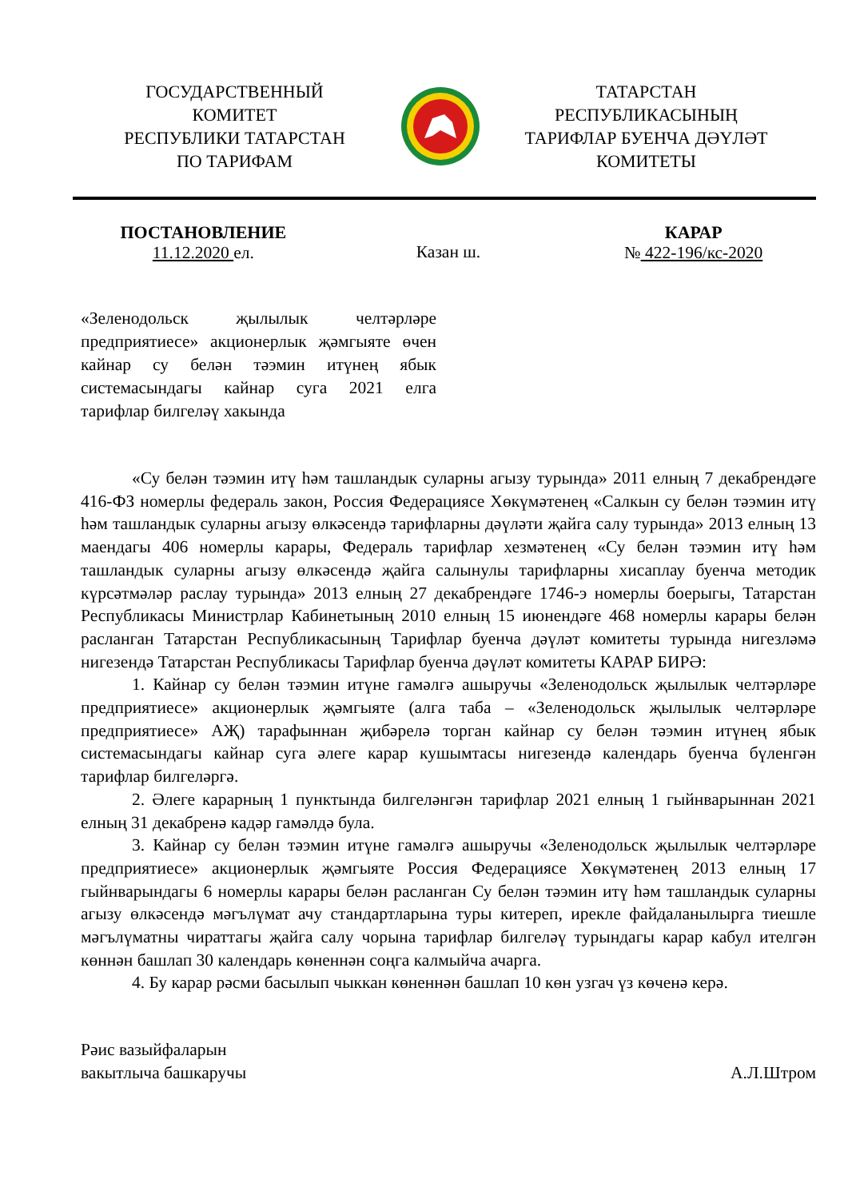ГОСУДАРСТВЕННЫЙ
КОМИТЕТ
РЕСПУБЛИКИ ТАТАРСТАН
ПО ТАРИФАМ
ТАТАРСТАН
РЕСПУБЛИКАСЫНЫҢ
ТАРИФЛАР БУЕНЧА ДӘҮЛӘТ
КОМИТЕТЫ
ПОСТАНОВЛЕНИЕ
11.12.2020 ел.
Казан ш. КАРАР
№ 422-196/кс-2020
«Зеленодольск җылылык челтәрләре предприятиесе» акционерлык җәмгыяте өчен кайнар су белән тәэмин итүнең ябык системасындагы кайнар суга 2021 елга тарифлар билгеләү хакында
«Су белән тәэмин итү һәм ташландык суларны агызу турында» 2011 елның 7 декабрендәге 416-ФЗ номерлы федераль закон, Россия Федерациясе Хөкүмәтенең «Салкын су белән тәэмин итү һәм ташландык суларны агызу өлкәсендә тарифларны дәүләти җайга салу турында» 2013 елның 13 маендагы 406 номерлы карары, Федераль тарифлар хезмәтенең «Су белән тәэмин итү һәм ташландык суларны агызу өлкәсендә җайга салынулы тарифларны хисаплау буенча методик күрсәтмәләр раслау турында» 2013 елның 27 декабрендәге 1746-э номерлы боерыгы, Татарстан Республикасы Министрлар Кабинетының 2010 елның 15 июнендәге 468 номерлы карары белән расланган Татарстан Республикасының Тарифлар буенча дәүләт комитеты турында нигезләмә нигезендә Татарстан Республикасы Тарифлар буенча дәүләт комитеты КАРАР БИРӘ:
1. Кайнар су белән тәэмин итүне гамәлгә ашыручы «Зеленодольск җылылык челтәрләре предприятиесе» акционерлык җәмгыяте (алга таба – «Зеленодольск җылылык челтәрләре предприятиесе» АҖ) тарафыннан җибәрелә торган кайнар су белән тәэмин итүнең ябык системасындагы кайнар суга әлеге карар кушымтасы нигезендә календарь буенча бүленгән тарифлар билгеләргә.
2. Әлеге карарның 1 пунктында билгеләнгән тарифлар 2021 елның 1 гыйнварыннан 2021 елның 31 декабренә кадәр гамәлдә була.
3. Кайнар су белән тәэмин итүне гамәлгә ашыручы «Зеленодольск җылылык челтәрләре предприятиесе» акционерлык җәмгыяте Россия Федерациясе Хөкүмәтенең 2013 елның 17 гыйнварындагы 6 номерлы карары белән расланган Су белән тәэмин итү һәм ташландык суларны агызу өлкәсендә мәгълүмат ачу стандартларына туры китереп, иреклe файдаланылырга тиешле мәгълүматны чираттагы җайга салу чорына тарифлар билгеләү турындагы карар кабул ителгән көннән башлап 30 календарь көненнән соңга калмыйча ачарга.
4. Бу карар рәсми басылып чыккан көненнән башлап 10 көн узгач үз көченә керә.
Рәис вазыйфаларын
вакытлыча башкаручы
А.Л.Штром